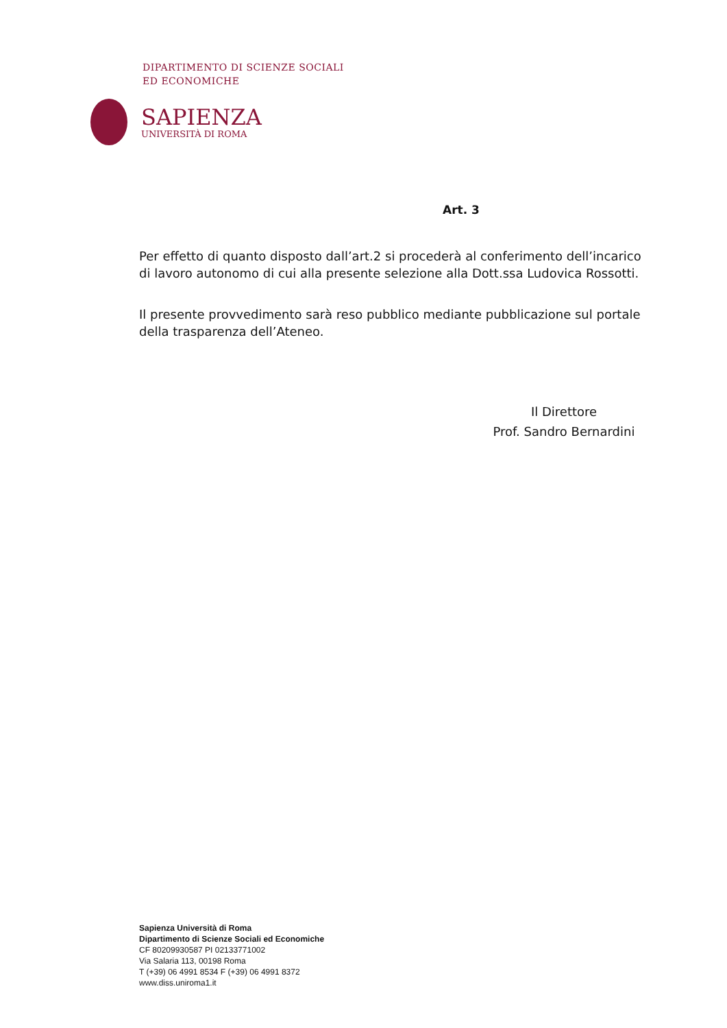DIPARTIMENTO DI SCIENZE SOCIALI
ED ECONOMICHE
SAPIENZA
UNIVERSITÀ DI ROMA
Art. 3
Per effetto di quanto disposto dall’art.2 si procederà al conferimento dell’incarico di lavoro autonomo di cui alla presente selezione alla Dott.ssa Ludovica Rossotti.
Il presente provvedimento sarà reso pubblico mediante pubblicazione sul portale della trasparenza dell’Ateneo.
Il Direttore
Prof. Sandro Bernardini
Sapienza Università di Roma
Dipartimento di Scienze Sociali ed Economiche
CF 80209930587 PI 02133771002
Via Salaria 113, 00198 Roma
T (+39) 06 4991 8534 F (+39) 06 4991 8372
www.diss.uniroma1.it